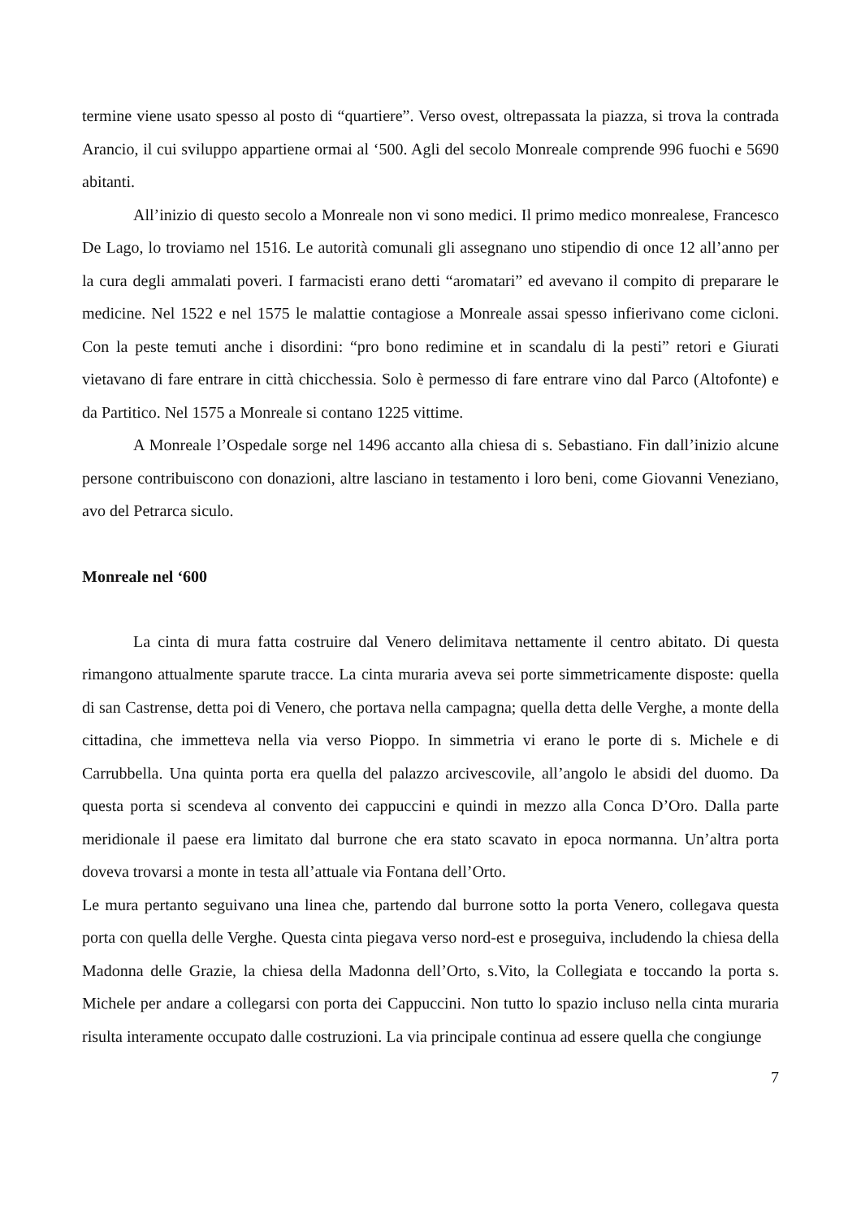termine viene usato spesso al posto di “quartiere”. Verso ovest, oltrepassata la piazza, si trova la contrada Arancio, il cui sviluppo appartiene ormai al ‘500. Agli del secolo Monreale comprende 996 fuochi e 5690 abitanti.
All’inizio di questo secolo a Monreale non vi sono medici. Il primo medico monrealese, Francesco De Lago, lo troviamo nel 1516. Le autorità comunali gli assegnano uno stipendio di once 12 all’anno per la cura degli ammalati poveri. I farmacisti erano detti “aromatari” ed avevano il compito di preparare le medicine. Nel 1522 e nel 1575 le malattie contagiose a Monreale assai spesso infierivano come cicloni. Con la peste temuti anche i disordini: “pro bono redimine et in scandalu di la pesti” retori e Giurati vietavano di fare entrare in città chicchessia. Solo è permesso di fare entrare vino dal Parco (Altofonte) e da Partitico. Nel 1575 a Monreale si contano 1225 vittime.
A Monreale l’Ospedale sorge nel 1496 accanto alla chiesa di s. Sebastiano. Fin dall’inizio alcune persone contribuiscono con donazioni, altre lasciano in testamento i loro beni, come Giovanni Veneziano, avo del Petrarca siculo.
Monreale nel ‘600
La cinta di mura fatta costruire dal Venero delimitava nettamente il centro abitato. Di questa rimangono attualmente sparute tracce. La cinta muraria aveva sei porte simmetricamente disposte: quella di san Castrense, detta poi di Venero, che portava nella campagna; quella detta delle Verghe, a monte della cittadina, che immetteva nella via verso Pioppo. In simmetria vi erano le porte di s. Michele e di Carrubbella. Una quinta porta era quella del palazzo arcivescovile, all’angolo le absidi del duomo. Da questa porta si scendeva al convento dei cappuccini e quindi in mezzo alla Conca D’Oro. Dalla parte meridionale il paese era limitato dal burrone che era stato scavato in epoca normanna. Un’altra porta doveva trovarsi a monte in testa all’attuale via Fontana dell’Orto.
Le mura pertanto seguivano una linea che, partendo dal burrone sotto la porta Venero, collegava questa porta con quella delle Verghe. Questa cinta piegava verso nord-est e proseguiva, includendo la chiesa della Madonna delle Grazie, la chiesa della Madonna dell’Orto, s.Vito, la Collegiata e toccando la porta s. Michele per andare a collegarsi con porta dei Cappuccini. Non tutto lo spazio incluso nella cinta muraria risulta interamente occupato dalle costruzioni. La via principale continua ad essere quella che congiunge
7